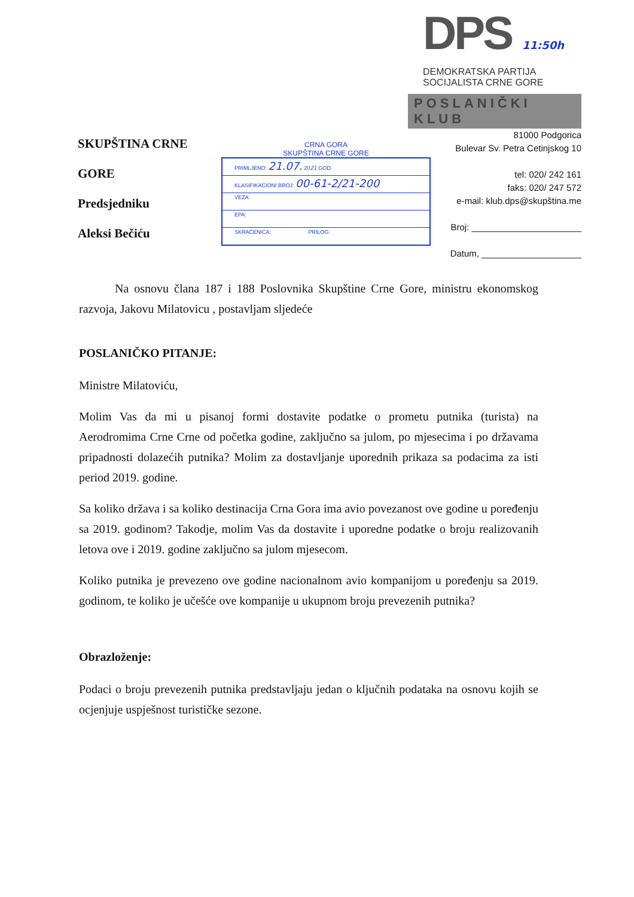DPS 11:50h
DEMOKRATSKA PARTIJA
SOCIJALISTA CRNE GORE
POSLANIČKI KLUB
SKUPŠTINA CRNE GORE
Predsjedniku
Aleksi Bečiću
CRNA GORA
SKUPŠTINA CRNE GORE
PRIMLJENO: 21.07. 2021 GOD.
KLASIFIKACIONI BROJ: 00-61-2/21-200
VEZA:
EPA:
SKRAĆENICA: PRILOG:
81000 Podgorica
Bulevar Sv. Petra Cetinjskog 10
tel: 020/ 242 161
faks: 020/ 247 572
e-mail: klub.dps@skupština.me
Broj: ______________________
Datum, ____________________
Na osnovu člana 187 i 188 Poslovnika Skupštine Crne Gore, ministru ekonomskog razvoja, Jakovu Milatovicu , postavljam sljedeće
POSLANIČKO PITANJE:
Ministre Milatoviću,
Molim Vas da mi u pisanoj formi dostavite podatke o prometu putnika (turista) na Aerodromima Crne Crne od početka godine, zaključno sa julom, po mjesecima i po državama pripadnosti dolazećih putnika? Molim za dostavljanje uporednih prikaza sa podacima za isti period 2019. godine.
Sa koliko država i sa koliko destinacija Crna Gora ima avio povezanost ove godine u poređenju sa 2019. godinom? Takodje, molim Vas da dostavite i uporedne podatke o broju realizovanih letova ove i 2019. godine zaključno sa julom mjesecom.
Koliko putnika je prevezeno ove godine nacionalnom avio kompanijom u poređenju sa 2019. godinom, te koliko je učešće ove kompanije u ukupnom broju prevezenih putnika?
Obrazloženje:
Podaci o broju prevezenih putnika predstavljaju jedan o ključnih podataka na osnovu kojih se ocjenjuje uspješnost turističke sezone.